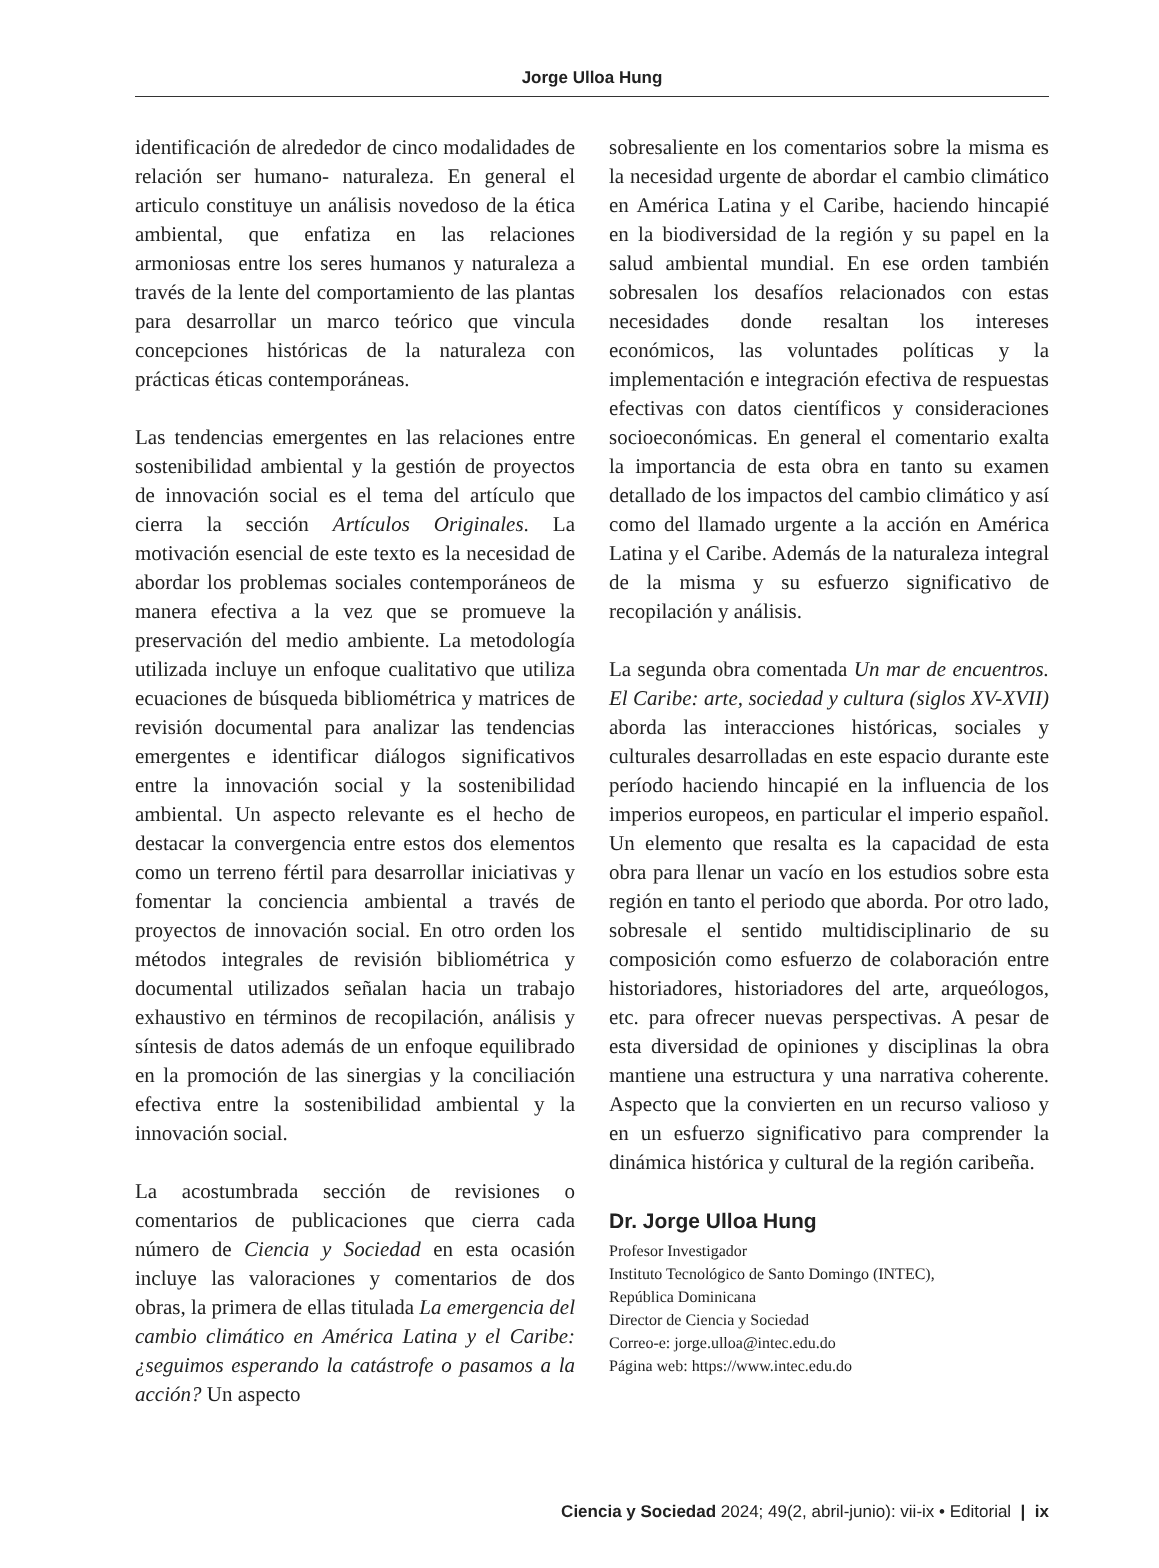Jorge Ulloa Hung
identificación de alrededor de cinco modalidades de relación ser humano- naturaleza. En general el articulo constituye un análisis novedoso de la ética ambiental, que enfatiza en las relaciones armoniosas entre los seres humanos y naturaleza a través de la lente del comportamiento de las plantas para desarrollar un marco teórico que vincula concepciones históricas de la naturaleza con prácticas éticas contemporáneas.
Las tendencias emergentes en las relaciones entre sostenibilidad ambiental y la gestión de proyectos de innovación social es el tema del artículo que cierra la sección Artículos Originales. La motivación esencial de este texto es la necesidad de abordar los problemas sociales contemporáneos de manera efectiva a la vez que se promueve la preservación del medio ambiente. La metodología utilizada incluye un enfoque cualitativo que utiliza ecuaciones de búsqueda bibliométrica y matrices de revisión documental para analizar las tendencias emergentes e identificar diálogos significativos entre la innovación social y la sostenibilidad ambiental. Un aspecto relevante es el hecho de destacar la convergencia entre estos dos elementos como un terreno fértil para desarrollar iniciativas y fomentar la conciencia ambiental a través de proyectos de innovación social. En otro orden los métodos integrales de revisión bibliométrica y documental utilizados señalan hacia un trabajo exhaustivo en términos de recopilación, análisis y síntesis de datos además de un enfoque equilibrado en la promoción de las sinergias y la conciliación efectiva entre la sostenibilidad ambiental y la innovación social.
La acostumbrada sección de revisiones o comentarios de publicaciones que cierra cada número de Ciencia y Sociedad en esta ocasión incluye las valoraciones y comentarios de dos obras, la primera de ellas titulada La emergencia del cambio climático en América Latina y el Caribe: ¿seguimos esperando la catástrofe o pasamos a la acción? Un aspecto
sobresaliente en los comentarios sobre la misma es la necesidad urgente de abordar el cambio climático en América Latina y el Caribe, haciendo hincapié en la biodiversidad de la región y su papel en la salud ambiental mundial. En ese orden también sobresalen los desafíos relacionados con estas necesidades donde resaltan los intereses económicos, las voluntades políticas y la implementación e integración efectiva de respuestas efectivas con datos científicos y consideraciones socioeconómicas. En general el comentario exalta la importancia de esta obra en tanto su examen detallado de los impactos del cambio climático y así como del llamado urgente a la acción en América Latina y el Caribe. Además de la naturaleza integral de la misma y su esfuerzo significativo de recopilación y análisis.
La segunda obra comentada Un mar de encuentros. El Caribe: arte, sociedad y cultura (siglos XV-XVII) aborda las interacciones históricas, sociales y culturales desarrolladas en este espacio durante este período haciendo hincapié en la influencia de los imperios europeos, en particular el imperio español. Un elemento que resalta es la capacidad de esta obra para llenar un vacío en los estudios sobre esta región en tanto el periodo que aborda. Por otro lado, sobresale el sentido multidisciplinario de su composición como esfuerzo de colaboración entre historiadores, historiadores del arte, arqueólogos, etc. para ofrecer nuevas perspectivas. A pesar de esta diversidad de opiniones y disciplinas la obra mantiene una estructura y una narrativa coherente. Aspecto que la convierten en un recurso valioso y en un esfuerzo significativo para comprender la dinámica histórica y cultural de la región caribeña.
Dr. Jorge Ulloa Hung
Profesor Investigador
Instituto Tecnológico de Santo Domingo (INTEC),
República Dominicana
Director de Ciencia y Sociedad
Correo-e: jorge.ulloa@intec.edu.do
Página web: https://www.intec.edu.do
Ciencia y Sociedad 2024; 49(2, abril-junio): vii-ix • Editorial | ix